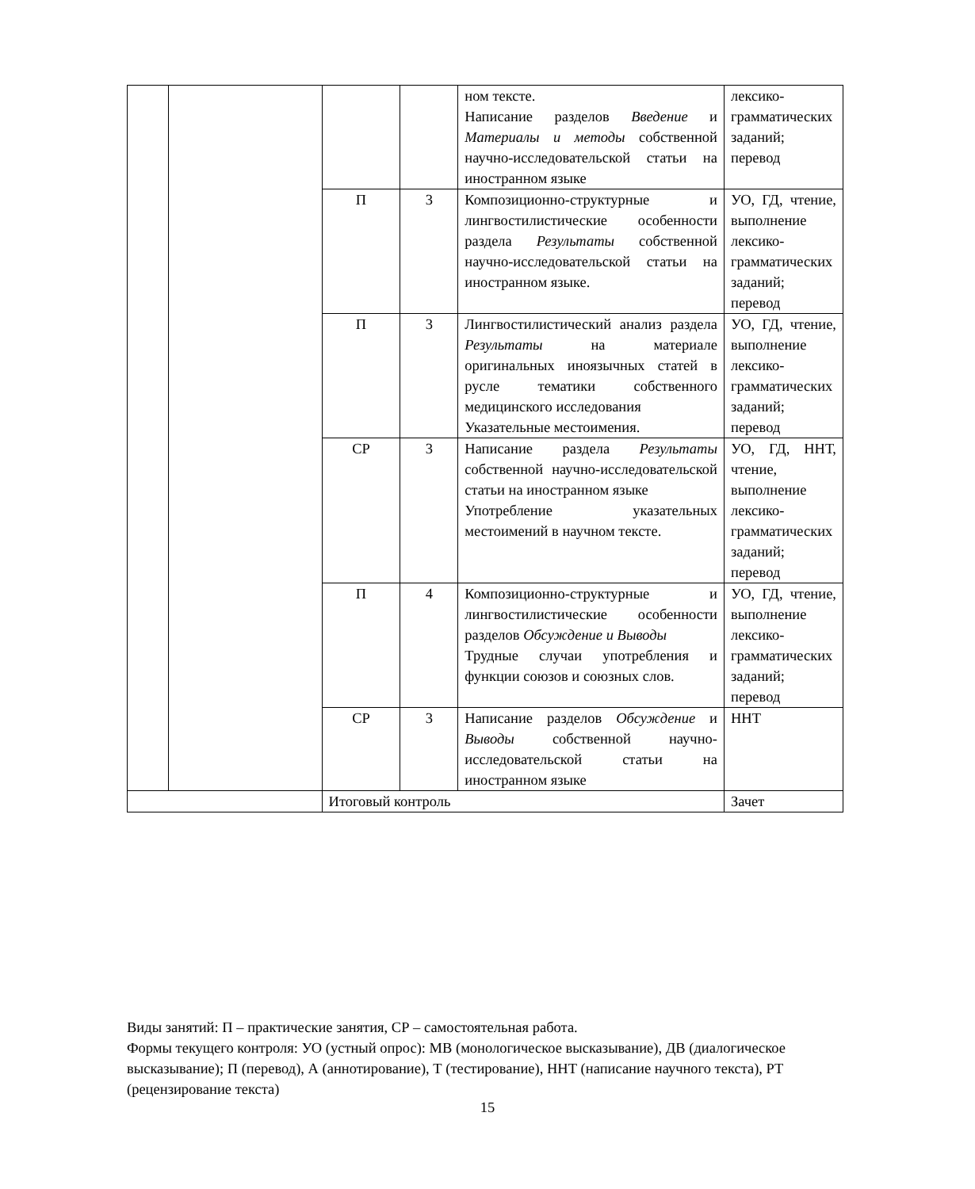| | | | | ном тексте. Написание разделов Введение и Материалы и методы собственной научно-исследовательской статьи на иностранном языке | лексико-грамматических заданий; перевод |
| | | П | 3 | Композиционно-структурные и лингвостилистические особенности раздела Результаты собственной научно-исследовательской статьи на иностранном языке. | УО, ГД, чтение, выполнение лексико-грамматических заданий; перевод |
| | | П | 3 | Лингвостилистический анализ раздела Результаты на материале оригинальных иноязычных статей в русле тематики собственного медицинского исследования Указательные местоимения. | УО, ГД, чтение, выполнение лексико-грамматических заданий; перевод |
| | | СР | 3 | Написание раздела Результаты собственной научно-исследовательской статьи на иностранном языке Употребление указательных местоимений в научном тексте. | УО, ГД, ННТ, чтение, выполнение лексико-грамматических заданий; перевод |
| | | П | 4 | Композиционно-структурные и лингвостилистические особенности разделов Обсуждение и Выводы Трудные случаи употребления и функции союзов и союзных слов. | УО, ГД, чтение, выполнение лексико-грамматических заданий; перевод |
| | | СР | 3 | Написание разделов Обсуждение и Выводы собственной научно-исследовательской статьи на иностранном языке | ННТ |
| | | Итоговый контроль | | | Зачет |
Виды занятий: П – практические занятия, СР – самостоятельная работа.
Формы текущего контроля: УО (устный опрос): МВ (монологическое высказывание), ДВ (диалогическое высказывание); П (перевод), А (аннотирование), Т (тестирование), ННТ (написание научного текста), РТ (рецензирование текста)
15